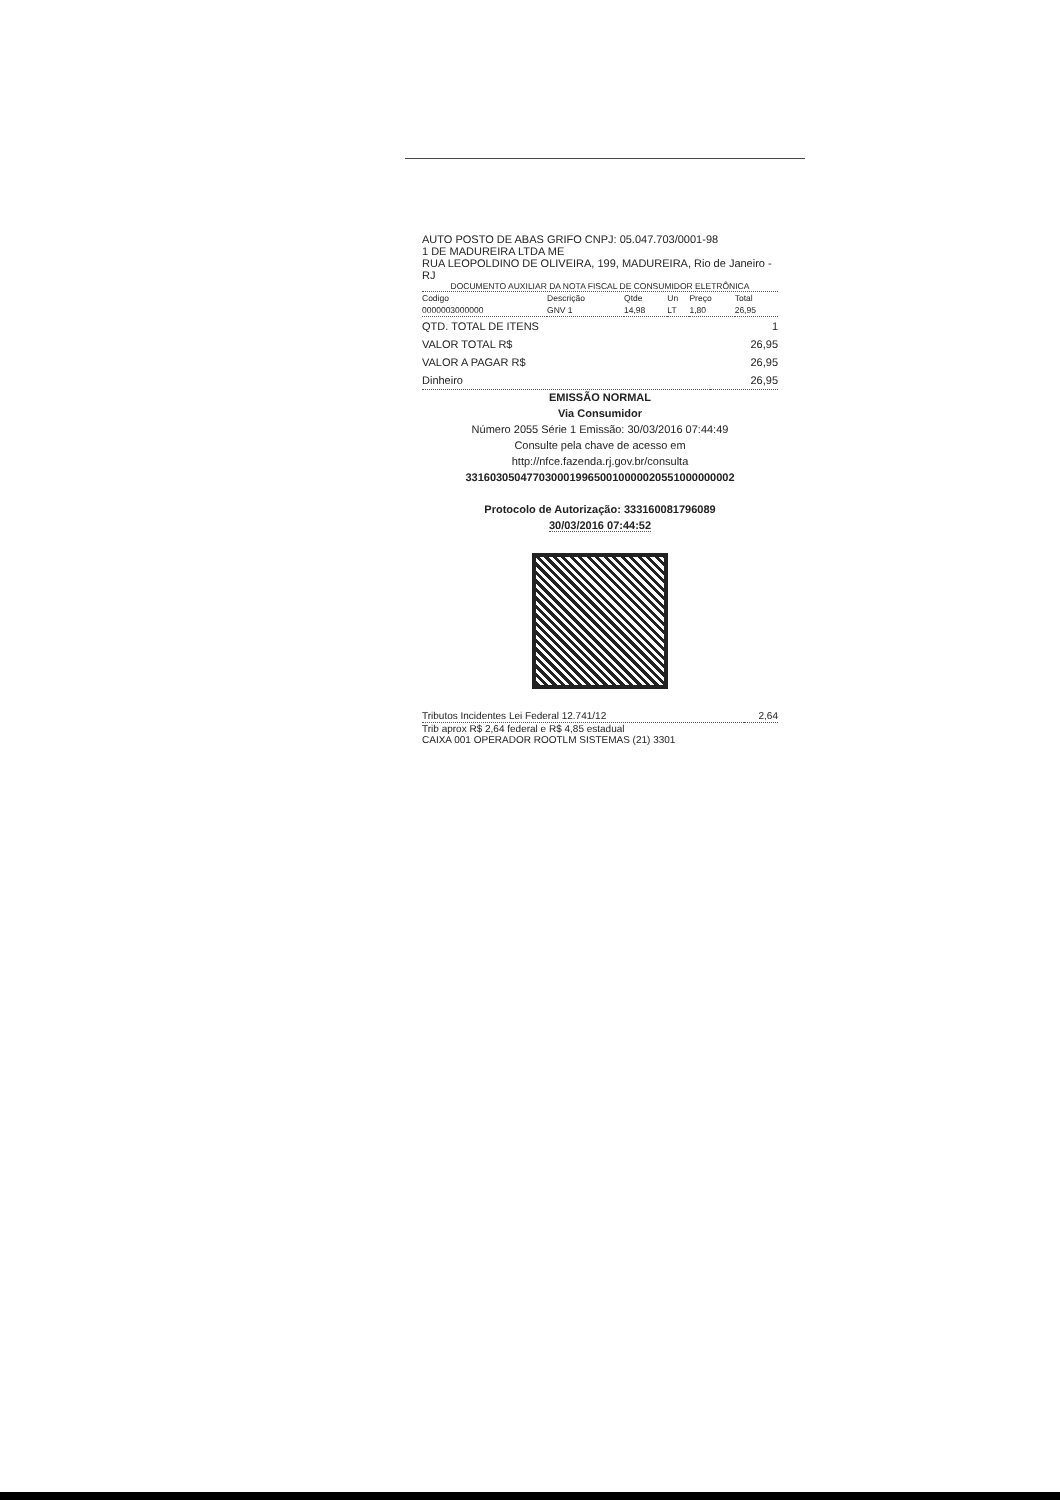AUTO POSTO DE ABAS GRIFO CNPJ: 05.047.703/0001-98
1 DE MADUREIRA LTDA ME
RUA LEOPOLDINO DE OLIVEIRA, 199, MADUREIRA, Rio de Janeiro - RJ
DOCUMENTO AUXILIAR DA NOTA FISCAL DE CONSUMIDOR ELETRÔNICA
| Codigo | Descrição | Qtde | Un | Preço | Total |
| --- | --- | --- | --- | --- | --- |
| 0000003000000 | GNV 1 | 14,98 | LT | 1,80 | 26,95 |
| QTD. TOTAL DE ITENS | 1 |
| VALOR TOTAL R$ | 26,95 |
| VALOR A PAGAR R$ | 26,95 |
| Dinheiro | 26,95 |
EMISSÃO NORMAL
Via Consumidor
Número 2055 Série 1 Emissão: 30/03/2016 07:44:49
Consulte pela chave de acesso em
http://nfce.fazenda.rj.gov.br/consulta
33160305047703000199650010000020551000000002
Protocolo de Autorização: 333160081796089
30/03/2016 07:44:52
| Tributos Incidentes Lei Federal 12.741/12 | 2,64 |
Trib aprox R$ 2,64 federal e R$ 4,85 estadual
CAIXA 001 OPERADOR ROOTLM SISTEMAS (21) 3301